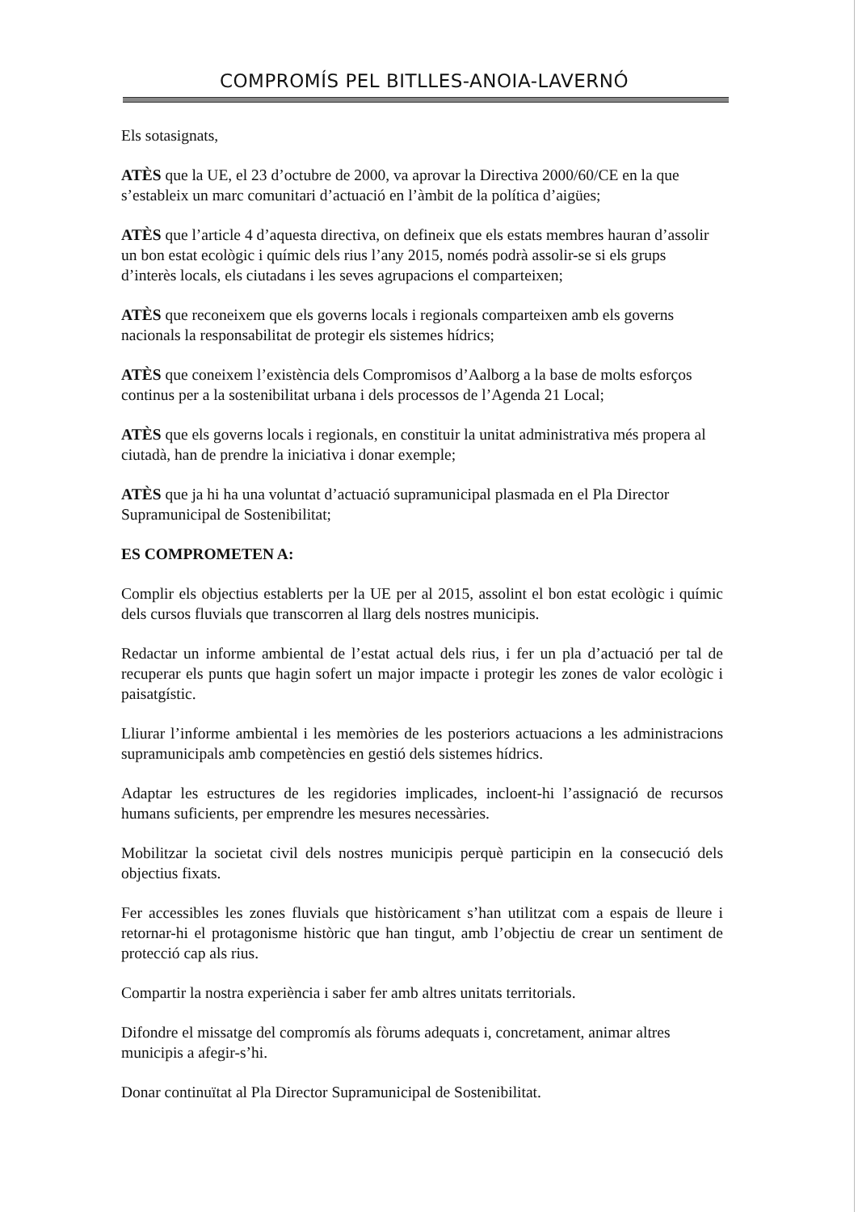COMPROMÍS PEL BITLLES-ANOIA-LAVERNÓ
Els sotasignats,
ATÈS que la UE, el 23 d’octubre de 2000, va aprovar la Directiva 2000/60/CE en la que s’estableix un marc comunitari d’actuació en l’àmbit de la política d’aigües;
ATÈS que l’article 4 d’aquesta directiva, on defineix que els estats membres hauran d’assolir un bon estat ecològic i químic dels rius l’any 2015, només podrà assolir-se si els grups d’interès locals, els ciutadans i les seves agrupacions el comparteixen;
ATÈS que reconeixem que els governs locals i regionals comparteixen amb els governs nacionals la responsabilitat de protegir els sistemes hídrics;
ATÈS que coneixem l’existència dels Compromisos d’Aalborg a la base de molts esforços continus per a la sostenibilitat urbana i dels processos de l’Agenda 21 Local;
ATÈS que els governs locals i regionals, en constituir la unitat administrativa més propera al ciutadà, han de prendre la iniciativa i donar exemple;
ATÈS que ja hi ha una voluntat d’actuació supramunicipal plasmada en el Pla Director Supramunicipal de Sostenibilitat;
ES COMPROMETEN A:
Complir els objectius establerts per la UE per al 2015, assolint el bon estat ecològic i químic dels cursos fluvials que transcorren al llarg dels nostres municipis.
Redactar un informe ambiental de l’estat actual dels rius, i fer un pla d’actuació per tal de recuperar els punts que hagin sofert un major impacte i protegir les zones de valor ecològic i paisatgístic.
Lliurar l’informe ambiental i les memòries de les posteriors actuacions a les administracions supramunicipals amb competències en gestió dels sistemes hídrics.
Adaptar les estructures de les regidories implicades, incloent-hi l’assignació de recursos humans suficients, per emprendre les mesures necessàries.
Mobilitzar la societat civil dels nostres municipis perquè participin en la consecució dels objectius fixats.
Fer accessibles les zones fluvials que històricament s’han utilitzat com a espais de lleure i retornar-hi el protagonisme històric que han tingut, amb l’objectiu de crear un sentiment de protecció cap als rius.
Compartir la nostra experiència i saber fer amb altres unitats territorials.
Difondre el missatge del compromís als fòrums adequats i, concretament, animar altres municipis a afegir-s’hi.
Donar continuïtat al Pla Director Supramunicipal de Sostenibilitat.